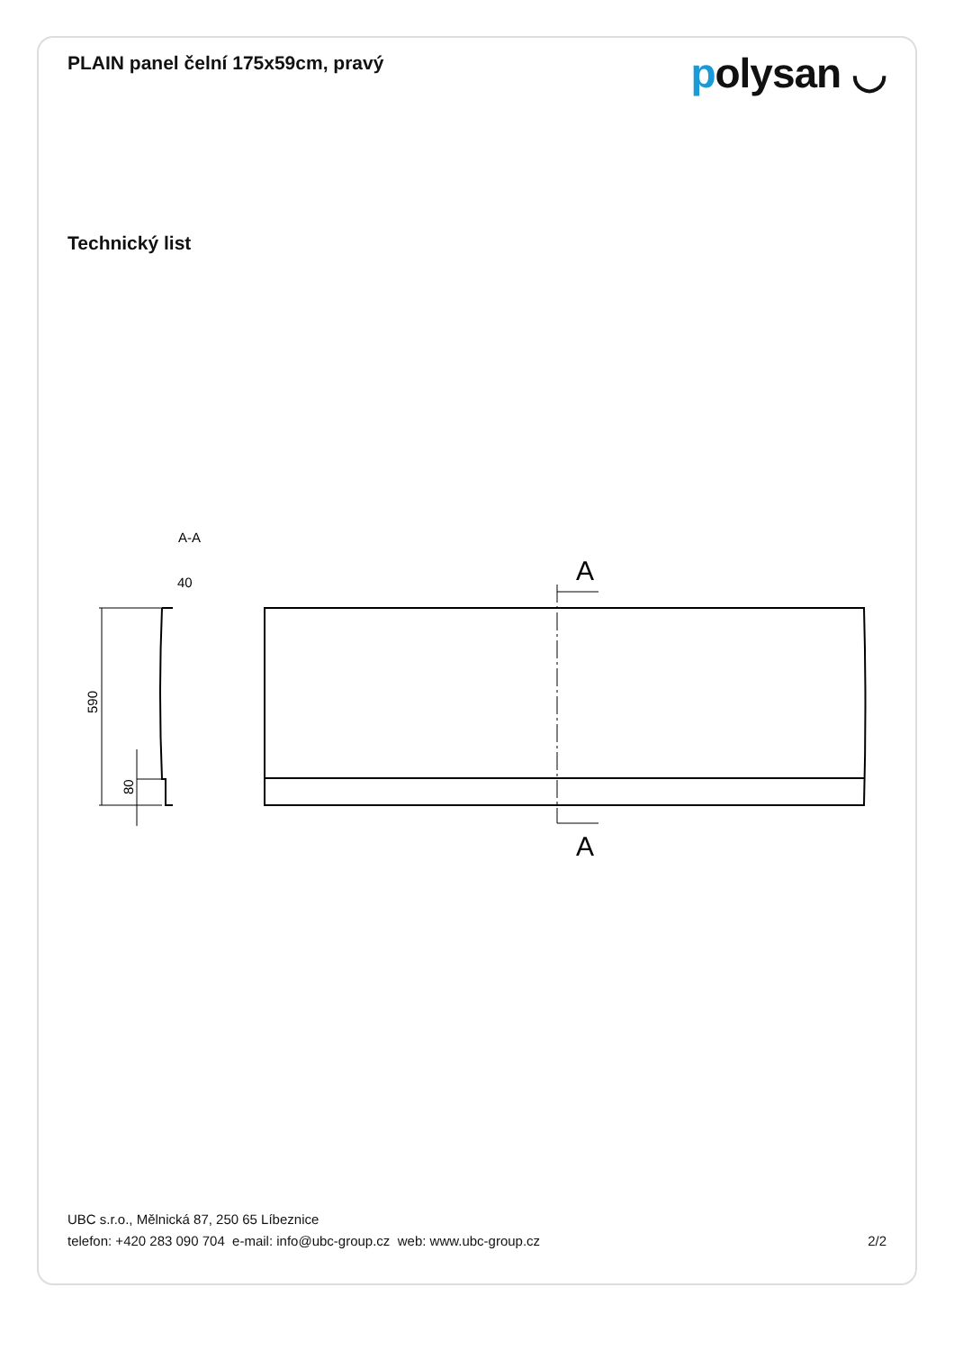PLAIN panel čelní 175x59cm, pravý
polysan ◡
Technický list
A-A
40
590
80
A
A
UBC s.r.o., Mělnická 87, 250 65 Líbeznice
telefon: +420 283 090 704 e-mail: info@ubc-group.cz web: www.ubc-group.cz 2/2